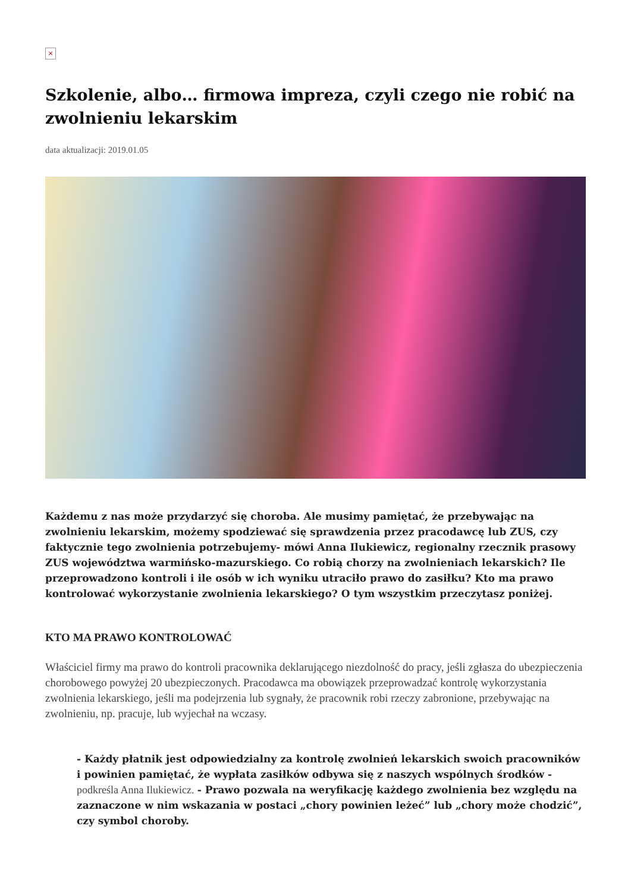×
Szkolenie, albo… firmowa impreza, czyli czego nie robić na zwolnieniu lekarskim
data aktualizacji: 2019.01.05
Każdemu z nas może przydarzyć się choroba. Ale musimy pamiętać, że przebywając na zwolnieniu lekarskim, możemy spodziewać się sprawdzenia przez pracodawcę lub ZUS, czy faktycznie tego zwolnienia potrzebujemy- mówi Anna Ilukiewicz, regionalny rzecznik prasowy ZUS województwa warmińsko-mazurskiego. Co robią chorzy na zwolnieniach lekarskich? Ile przeprowadzono kontroli i ile osób w ich wyniku utraciło prawo do zasiłku? Kto ma prawo kontrolować wykorzystanie zwolnienia lekarskiego? O tym wszystkim przeczytasz poniżej.
KTO MA PRAWO KONTROLOWAĆ
Właściciel firmy ma prawo do kontroli pracownika deklarującego niezdolność do pracy, jeśli zgłasza do ubezpieczenia chorobowego powyżej 20 ubezpieczonych. Pracodawca ma obowiązek przeprowadzać kontrolę wykorzystania zwolnienia lekarskiego, jeśli ma podejrzenia lub sygnały, że pracownik robi rzeczy zabronione, przebywając na zwolnieniu, np. pracuje, lub wyjechał na wczasy.
- Każdy płatnik jest odpowiedzialny za kontrolę zwolnień lekarskich swoich pracowników i powinien pamiętać, że wypłata zasiłków odbywa się z naszych wspólnych środków - podkreśla Anna Ilukiewicz. - Prawo pozwala na weryfikację każdego zwolnienia bez względu na zaznaczone w nim wskazania w postaci „chory powinien leżeć” lub „chory może chodzić”, czy symbol choroby.